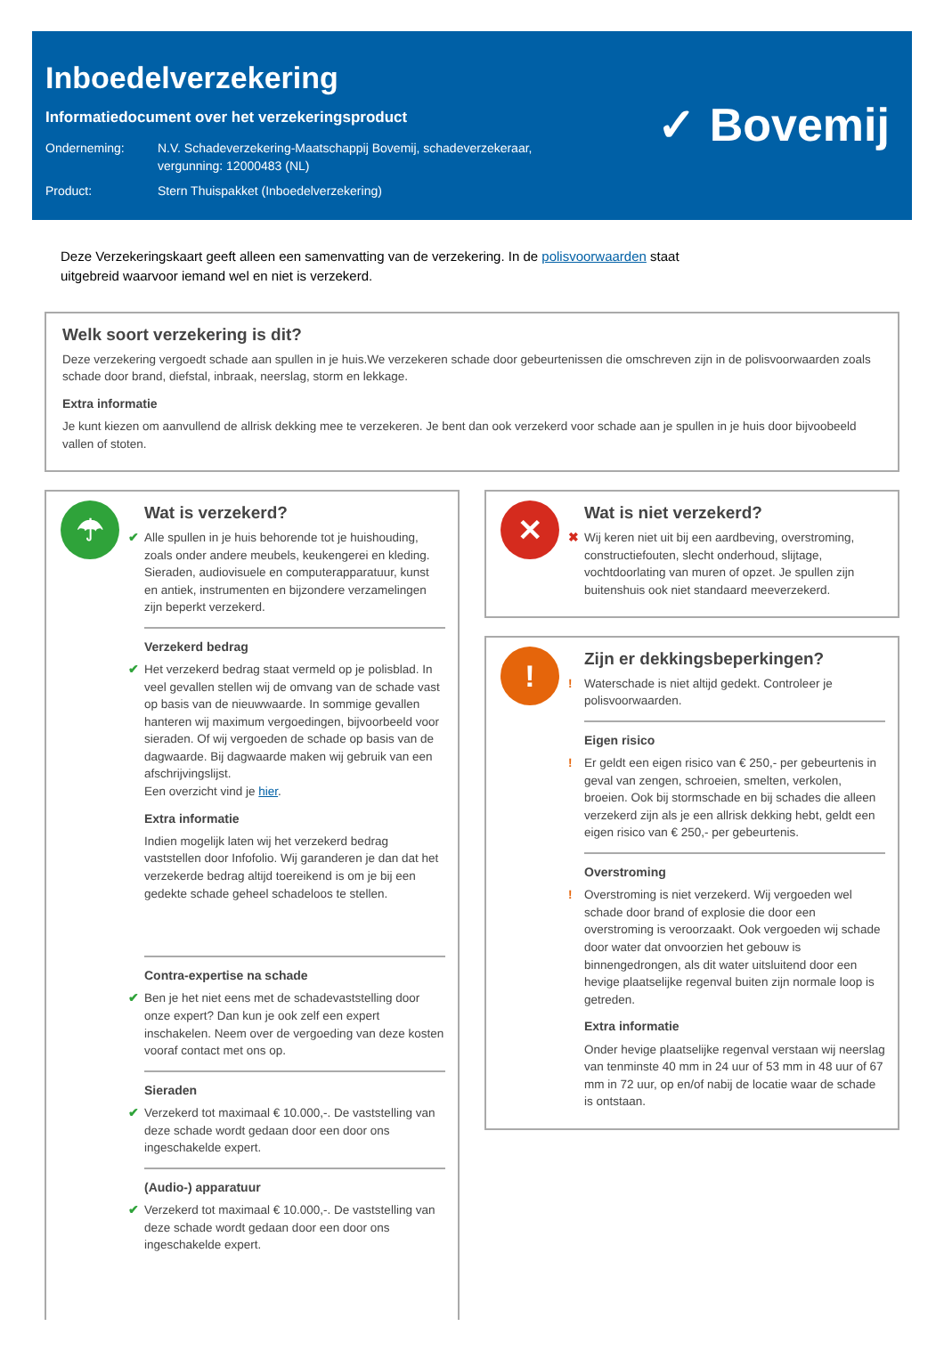Inboedelverzekering
Informatiedocument over het verzekeringsproduct
| Onderneming: | N.V. Schadeverzekering-Maatschappij Bovemij, schadeverzekeraar, vergunning: 12000483 (NL) |
| Product: | Stern Thuispakket (Inboedelverzekering) |
✓ Bovemij
Deze Verzekeringskaart geeft alleen een samenvatting van de verzekering. In de polisvoorwaarden staat
uitgebreid waarvoor iemand wel en niet is verzekerd.
Welk soort verzekering is dit?
Deze verzekering vergoedt schade aan spullen in je huis.We verzekeren schade door gebeurtenissen die omschreven zijn in de polisvoorwaarden zoals schade door brand, diefstal, inbraak, neerslag, storm en lekkage.
Extra informatie
Je kunt kiezen om aanvullend de allrisk dekking mee te verzekeren. Je bent dan ook verzekerd voor schade aan je spullen in je huis door bijvoobeeld vallen of stoten.
☂
Wat is verzekerd?
✔ Alle spullen in je huis behorende tot je huishouding, zoals onder andere meubels, keukengerei en kleding. Sieraden, audiovisuele en computerapparatuur, kunst en antiek, instrumenten en bijzondere verzamelingen zijn beperkt verzekerd.
Verzekerd bedrag
✔ Het verzekerd bedrag staat vermeld op je polisblad. In veel gevallen stellen wij de omvang van de schade vast op basis van de nieuwwaarde. In sommige gevallen hanteren wij maximum vergoedingen, bijvoorbeeld voor sieraden. Of wij vergoeden de schade op basis van de dagwaarde. Bij dagwaarde maken wij gebruik van een afschrijvingslijst.
Een overzicht vind je hier.
Extra informatie
Indien mogelijk laten wij het verzekerd bedrag vaststellen door Infofolio. Wij garanderen je dan dat het verzekerde bedrag altijd toereikend is om je bij een gedekte schade geheel schadeloos te stellen.
Contra-expertise na schade
✔ Ben je het niet eens met de schadevaststelling door onze expert? Dan kun je ook zelf een expert inschakelen. Neem over de vergoeding van deze kosten vooraf contact met ons op.
Sieraden
✔ Verzekerd tot maximaal € 10.000,-. De vaststelling van deze schade wordt gedaan door een door ons ingeschakelde expert.
(Audio-) apparatuur
✔ Verzekerd tot maximaal € 10.000,-. De vaststelling van deze schade wordt gedaan door een door ons ingeschakelde expert.
✕
Wat is niet verzekerd?
✖ Wij keren niet uit bij een aardbeving, overstroming, constructiefouten, slecht onderhoud, slijtage, vochtdoorlating van muren of opzet. Je spullen zijn buitenshuis ook niet standaard meeverzekerd.
!
Zijn er dekkingsbeperkingen?
! Waterschade is niet altijd gedekt. Controleer je polisvoorwaarden.
Eigen risico
! Er geldt een eigen risico van € 250,- per gebeurtenis in geval van zengen, schroeien, smelten, verkolen, broeien. Ook bij stormschade en bij schades die alleen verzekerd zijn als je een allrisk dekking hebt, geldt een eigen risico van € 250,- per gebeurtenis.
Overstroming
! Overstroming is niet verzekerd. Wij vergoeden wel schade door brand of explosie die door een overstroming is veroorzaakt. Ook vergoeden wij schade door water dat onvoorzien het gebouw is binnengedrongen, als dit water uitsluitend door een hevige plaatselijke regenval buiten zijn normale loop is getreden.
Extra informatie
Onder hevige plaatselijke regenval verstaan wij neerslag van tenminste 40 mm in 24 uur of 53 mm in 48 uur of 67 mm in 72 uur, op en/of nabij de locatie waar de schade is ontstaan.